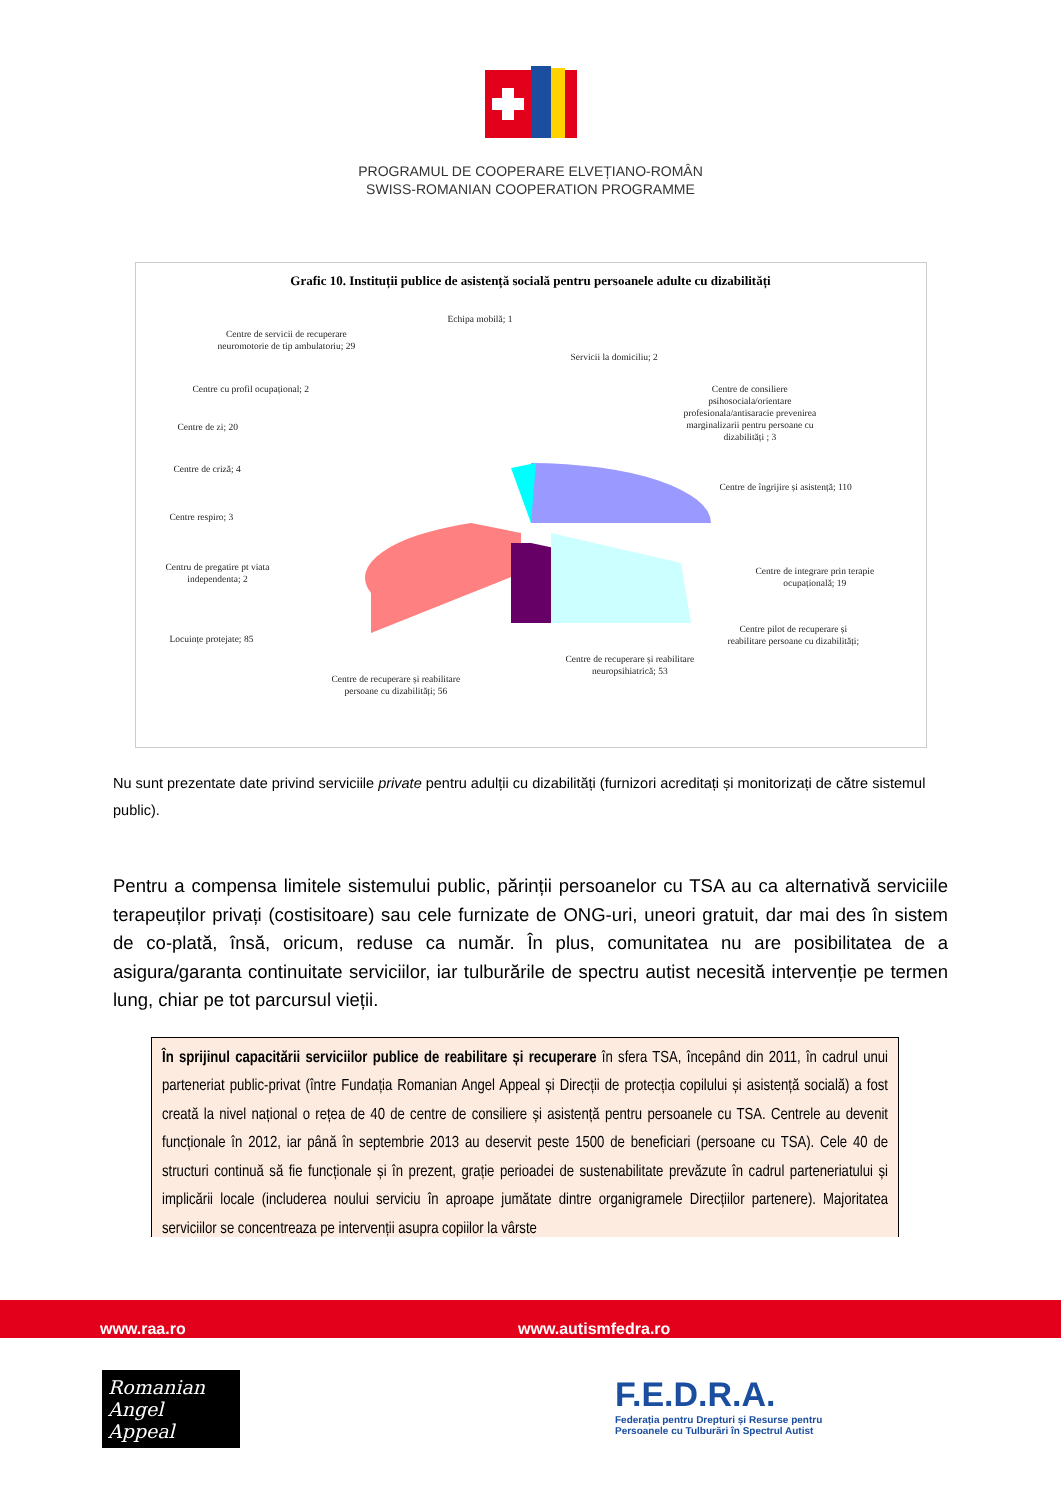PROGRAMUL DE COOPERARE ELVEȚIANO-ROMÂN
SWISS-ROMANIAN COOPERATION PROGRAMME
Grafic 10. Instituții publice de asistență socială pentru persoanele adulte cu dizabilități
Echipa mobilă; 1
Centre de servicii de recuperare
neuromotorie de tip ambulatoriu; 29
Servicii la domiciliu; 2
Centre cu profil ocupațional; 2
Centre de consiliere
psihosociala/orientare
profesionala/antisaracie prevenirea
marginalizarii pentru persoane cu
dizabilități ; 3
Centre de zi; 20
Centre de criză; 4
Centre de îngrijire și asistență; 110
Centre respiro; 3
Centru de pregatire pt viata
independenta; 2
Centre de integrare prin terapie
ocupațională; 19
Locuințe protejate; 85
Centre pilot de recuperare și
reabilitare persoane cu dizabilități;
Centre de recuperare și reabilitare
neuropsihiatrică; 53
Centre de recuperare și reabilitare
persoane cu dizabilități; 56
Nu sunt prezentate date privind serviciile private pentru adulții cu dizabilități (furnizori acreditați și monitorizați de către sistemul public).
Pentru a compensa limitele sistemului public, părinții persoanelor cu TSA au ca alternativă serviciile terapeuților privați (costisitoare) sau cele furnizate de ONG-uri, uneori gratuit, dar mai des în sistem de co-plată, însă, oricum, reduse ca număr. În plus, comunitatea nu are posibilitatea de a asigura/garanta continuitate serviciilor, iar tulburările de spectru autist necesită intervenție pe termen lung, chiar pe tot parcursul vieții.
În sprijinul capacitării serviciilor publice de reabilitare și recuperare în sfera TSA, începând din 2011, în cadrul unui parteneriat public-privat (între Fundația Romanian Angel Appeal și Direcții de protecția copilului și asistență socială) a fost creată la nivel național o rețea de 40 de centre de consiliere și asistență pentru persoanele cu TSA. Centrele au devenit funcționale în 2012, iar până în septembrie 2013 au deservit peste 1500 de beneficiari (persoane cu TSA). Cele 40 de structuri continuă să fie funcționale și în prezent, grație perioadei de sustenabilitate prevăzute în cadrul parteneriatului și implicării locale (includerea noului serviciu în aproape jumătate dintre organigramele Direcțiilor partenere). Majoritatea serviciilor se concentreaza pe intervenții asupra copiilor la vârste
www.raa.ro www.autismfedra.ro
Romanian
Angel Appeal
F.E.D.R.A.
Federația pentru Drepturi și Resurse pentru
Persoanele cu Tulburări în Spectrul Autist